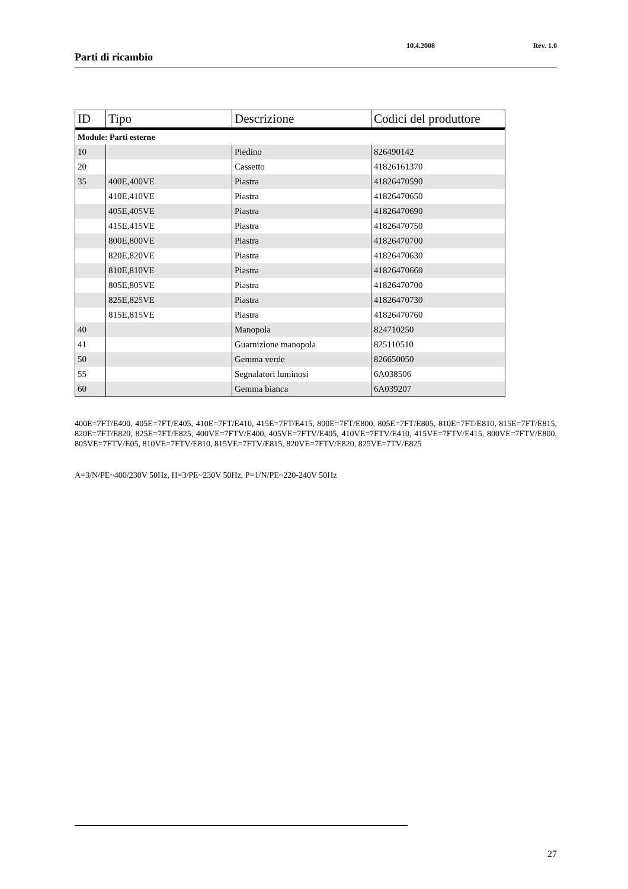Parti di ricambio
10.4.2008 Rev. 1.0
| ID | Tipo | Descrizione | Codici del produttore |
| --- | --- | --- | --- |
| Module: Parti esterne | | | |
| 10 | | Piedino | 826490142 |
| 20 | | Cassetto | 41826161370 |
| 35 | 400E,400VE | Piastra | 41826470590 |
| | 410E,410VE | Piastra | 41826470650 |
| | 405E,405VE | Piastra | 41826470690 |
| | 415E,415VE | Piastra | 41826470750 |
| | 800E,800VE | Piastra | 41826470700 |
| | 820E,820VE | Piastra | 41826470630 |
| | 810E,810VE | Piastra | 41826470660 |
| | 805E,805VE | Piastra | 41826470700 |
| | 825E,825VE | Piastra | 41826470730 |
| | 815E,815VE | Piastra | 41826470760 |
| 40 | | Manopola | 824710250 |
| 41 | | Guarnizione manopola | 825110510 |
| 50 | | Gemma verde | 826650050 |
| 55 | | Segnalatori luminosi | 6A038506 |
| 60 | | Gemma bianca | 6A039207 |
400E=7FT/E400, 405E=7FT/E405, 410E=7FT/E410, 415E=7FT/E415, 800E=7FT/E800, 805E=7FT/E805, 810E=7FT/E810, 815E=7FT/E815, 820E=7FT/E820, 825E=7FT/E825, 400VE=7FTV/E400, 405VE=7FTV/E405, 410VE=7FTV/E410, 415VE=7FTV/E415, 800VE=7FTV/E800, 805VE=7FTV/E05, 810VE=7FTV/E810, 815VE=7FTV/E815, 820VE=7FTV/E820, 825VE=7TV/E825
A=3/N/PE~400/230V 50Hz, H=3/PE~230V 50Hz, P=1/N/PE~220-240V 50Hz
27